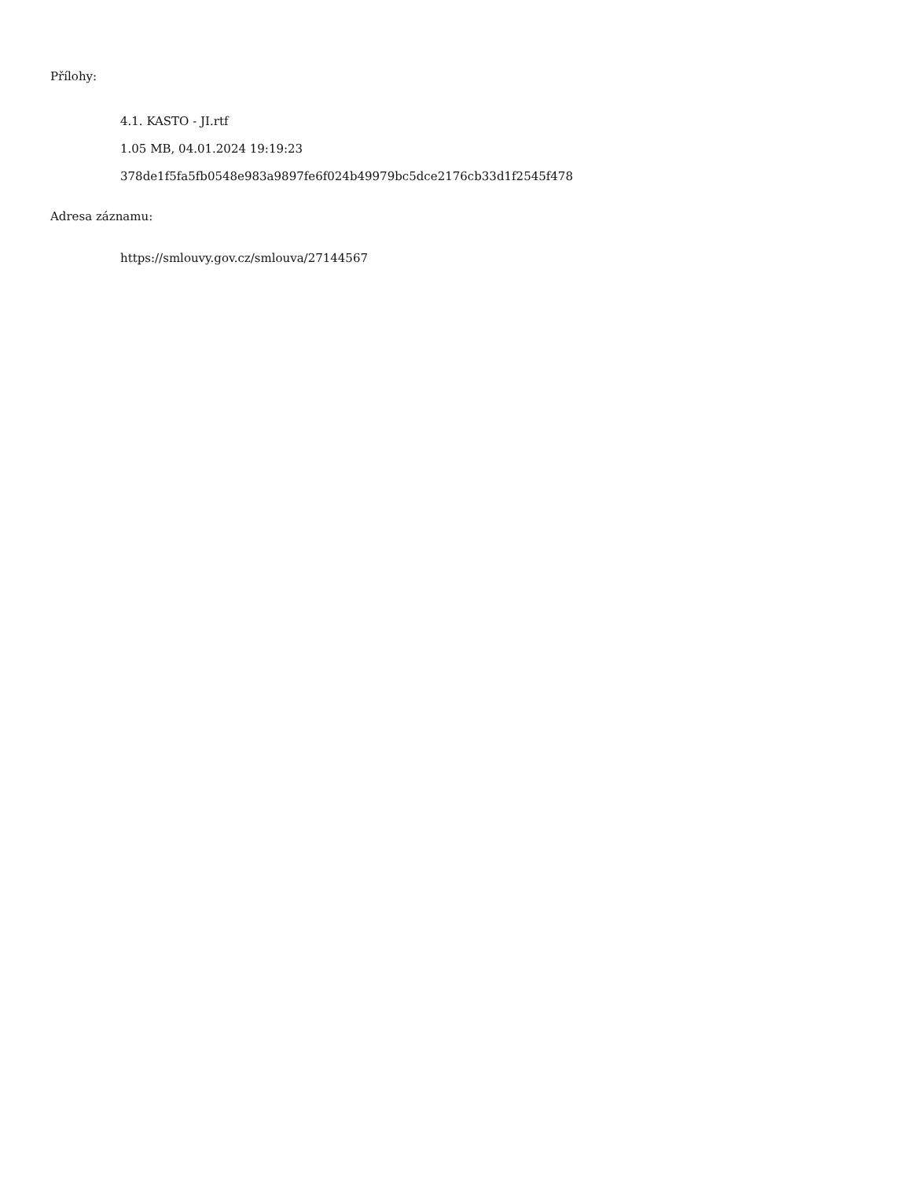Přílohy:
4.1. KASTO - JI.rtf
1.05 MB, 04.01.2024 19:19:23
378de1f5fa5fb0548e983a9897fe6f024b49979bc5dce2176cb33d1f2545f478
Adresa záznamu:
https://smlouvy.gov.cz/smlouva/27144567